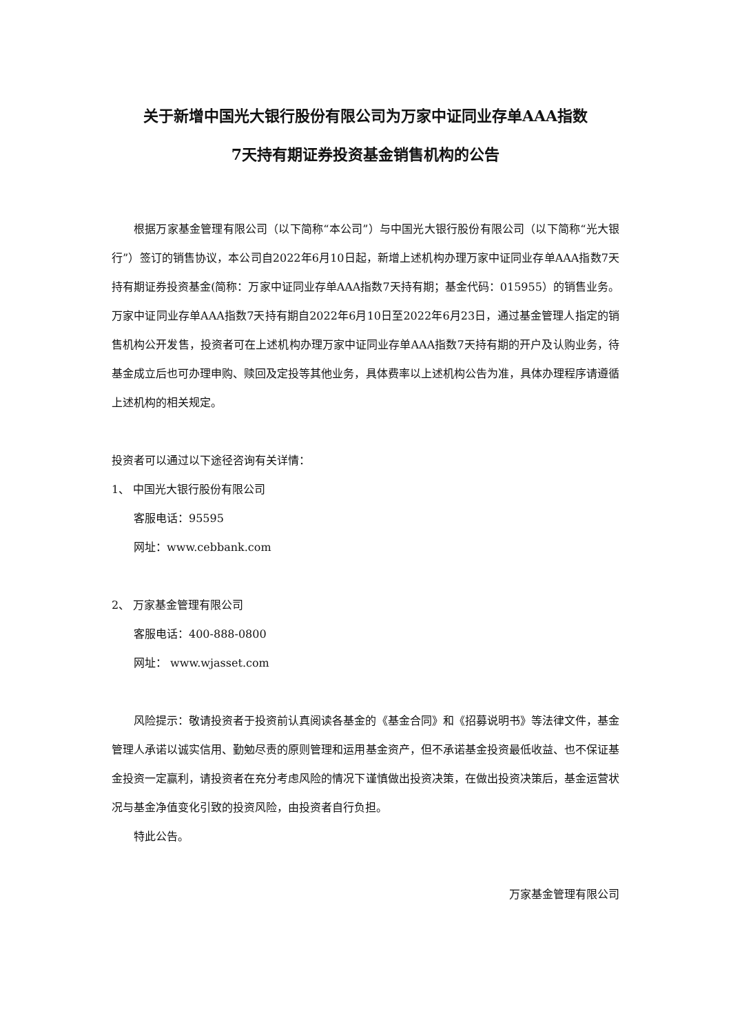关于新增中国光大银行股份有限公司为万家中证同业存单AAA指数
7天持有期证券投资基金销售机构的公告
根据万家基金管理有限公司（以下简称“本公司”）与中国光大银行股份有限公司（以下简称“光大银行”）签订的销售协议，本公司自2022年6月10日起，新增上述机构办理万家中证同业存单AAA指数7天持有期证券投资基金(简称：万家中证同业存单AAA指数7天持有期；基金代码：015955）的销售业务。万家中证同业存单AAA指数7天持有期自2022年6月10日至2022年6月23日，通过基金管理人指定的销售机构公开发售，投资者可在上述机构办理万家中证同业存单AAA指数7天持有期的开户及认购业务，待基金成立后也可办理申购、赎回及定投等其他业务，具体费率以上述机构公告为准，具体办理程序请遵循上述机构的相关规定。
投资者可以通过以下途径咨询有关详情：
1、 中国光大银行股份有限公司
客服电话：95595
网址：www.cebbank.com
2、 万家基金管理有限公司
客服电话：400-888-0800
网址： www.wjasset.com
风险提示：敬请投资者于投资前认真阅读各基金的《基金合同》和《招募说明书》等法律文件，基金管理人承诺以诚实信用、勤勉尽责的原则管理和运用基金资产，但不承诺基金投资最低收益、也不保证基金投资一定赢利，请投资者在充分考虑风险的情况下谨慎做出投资决策，在做出投资决策后，基金运营状况与基金净值变化引致的投资风险，由投资者自行负担。
特此公告。
万家基金管理有限公司